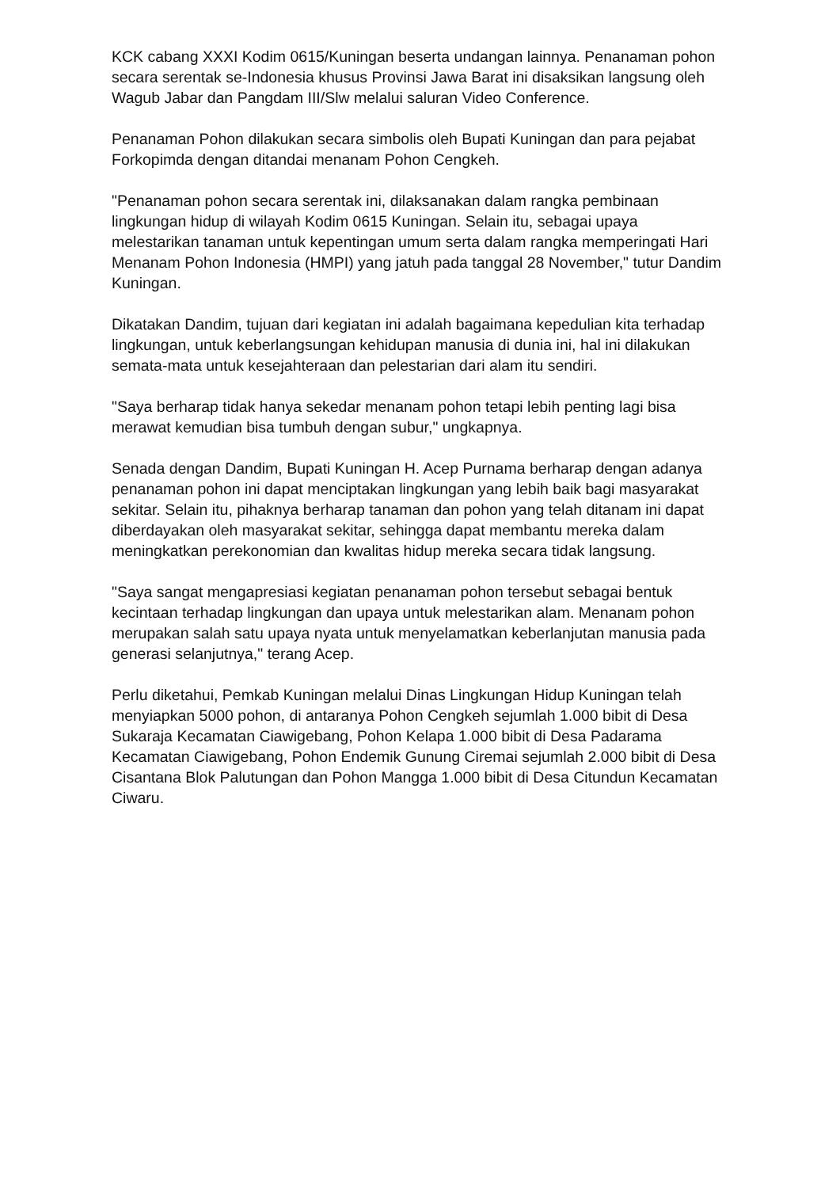KCK cabang XXXI Kodim 0615/Kuningan beserta undangan lainnya. Penanaman pohon secara serentak se-Indonesia khusus Provinsi Jawa Barat ini disaksikan langsung oleh Wagub Jabar dan Pangdam III/Slw melalui saluran Video Conference.
Penanaman Pohon dilakukan secara simbolis oleh Bupati Kuningan dan para pejabat Forkopimda dengan ditandai menanam Pohon Cengkeh.
"Penanaman pohon secara serentak ini, dilaksanakan dalam rangka pembinaan lingkungan hidup di wilayah Kodim 0615 Kuningan. Selain itu, sebagai upaya melestarikan tanaman untuk kepentingan umum serta dalam rangka memperingati Hari Menanam Pohon Indonesia (HMPI) yang jatuh pada tanggal 28 November," tutur Dandim Kuningan.
Dikatakan Dandim, tujuan dari kegiatan ini adalah bagaimana kepedulian kita terhadap lingkungan, untuk keberlangsungan kehidupan manusia di dunia ini, hal ini dilakukan semata-mata untuk kesejahteraan dan pelestarian dari alam itu sendiri.
"Saya berharap tidak hanya sekedar menanam pohon tetapi lebih penting lagi bisa merawat kemudian bisa tumbuh dengan subur," ungkapnya.
Senada dengan Dandim, Bupati Kuningan H. Acep Purnama berharap dengan adanya penanaman pohon ini dapat menciptakan lingkungan yang lebih baik bagi masyarakat sekitar. Selain itu, pihaknya berharap tanaman dan pohon yang telah ditanam ini dapat diberdayakan oleh masyarakat sekitar, sehingga dapat membantu mereka dalam meningkatkan perekonomian dan kwalitas hidup mereka secara tidak langsung.
"Saya sangat mengapresiasi kegiatan penanaman pohon tersebut sebagai bentuk kecintaan terhadap lingkungan dan upaya untuk melestarikan alam. Menanam pohon merupakan salah satu upaya nyata untuk menyelamatkan keberlanjutan manusia pada generasi selanjutnya," terang Acep.
Perlu diketahui, Pemkab Kuningan melalui Dinas Lingkungan Hidup Kuningan telah menyiapkan 5000 pohon, di antaranya Pohon Cengkeh sejumlah 1.000 bibit di Desa Sukaraja Kecamatan Ciawigebang, Pohon Kelapa 1.000 bibit di Desa Padarama Kecamatan Ciawigebang, Pohon Endemik Gunung Ciremai sejumlah 2.000 bibit di Desa Cisantana Blok Palutungan dan Pohon Mangga 1.000 bibit di Desa Citundun Kecamatan Ciwaru.